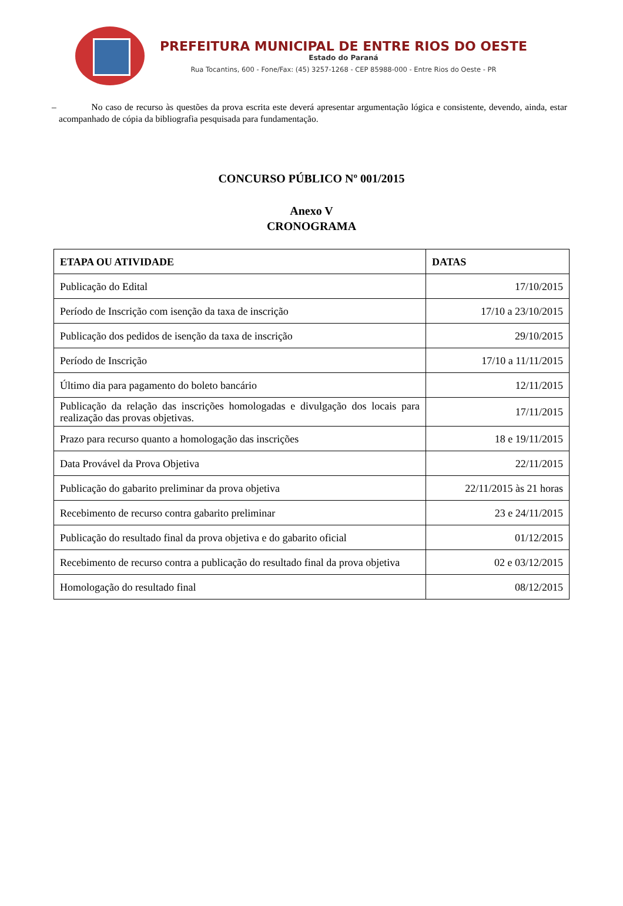PREFEITURA MUNICIPAL DE ENTRE RIOS DO OESTE
Estado do Paraná
Rua Tocantins, 600 - Fone/Fax: (45) 3257-1268 - CEP 85988-000 - Entre Rios do Oeste - PR
– No caso de recurso às questões da prova escrita este deverá apresentar argumentação lógica e consistente, devendo, ainda, estar acompanhado de cópia da bibliografia pesquisada para fundamentação.
CONCURSO PÚBLICO Nº 001/2015
Anexo V
CRONOGRAMA
| ETAPA OU ATIVIDADE | DATAS |
| --- | --- |
| Publicação do Edital | 17/10/2015 |
| Período de Inscrição com isenção da taxa de inscrição | 17/10 a 23/10/2015 |
| Publicação dos pedidos de isenção da taxa de inscrição | 29/10/2015 |
| Período de Inscrição | 17/10 a 11/11/2015 |
| Último dia para pagamento do boleto bancário | 12/11/2015 |
| Publicação da relação das inscrições homologadas e divulgação dos locais para realização das provas objetivas. | 17/11/2015 |
| Prazo para recurso quanto a homologação das inscrições | 18 e 19/11/2015 |
| Data Provável da Prova Objetiva | 22/11/2015 |
| Publicação do gabarito preliminar da prova objetiva | 22/11/2015 às 21 horas |
| Recebimento de recurso contra gabarito preliminar | 23 e 24/11/2015 |
| Publicação do resultado final da prova objetiva e do gabarito oficial | 01/12/2015 |
| Recebimento de recurso contra a publicação do resultado final da prova objetiva | 02 e 03/12/2015 |
| Homologação do resultado final | 08/12/2015 |